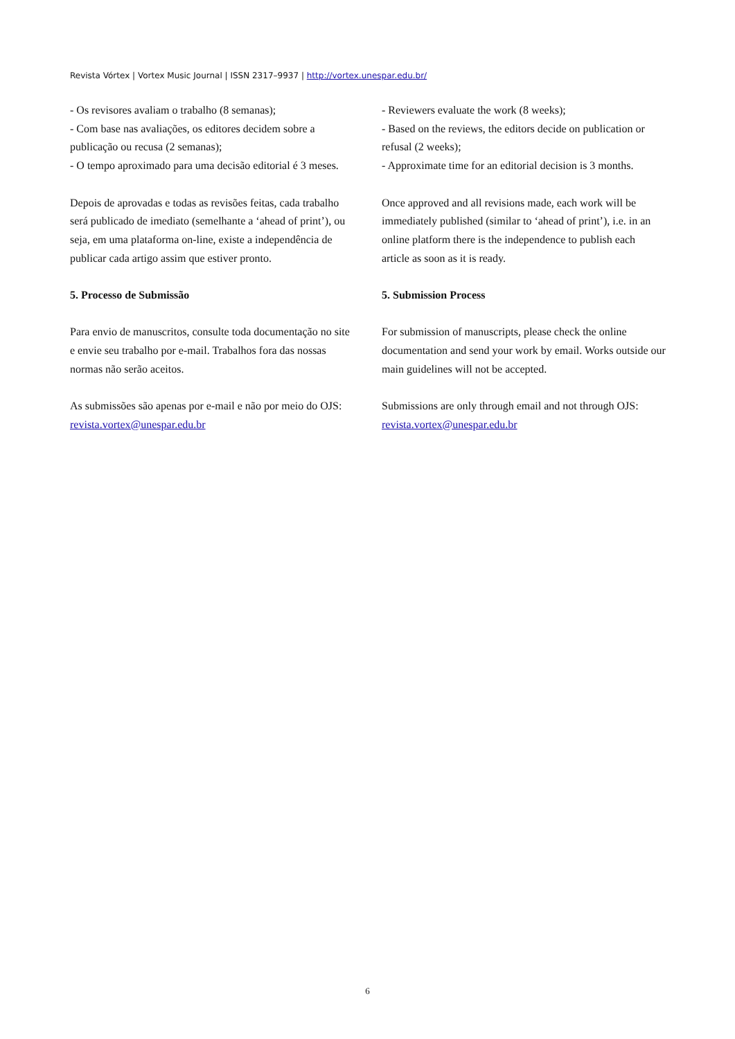Revista Vórtex | Vortex Music Journal | ISSN 2317–9937 | http://vortex.unespar.edu.br/
- Os revisores avaliam o trabalho (8 semanas);
- Com base nas avaliações, os editores decidem sobre a publicação ou recusa (2 semanas);
- O tempo aproximado para uma decisão editorial é 3 meses.
Depois de aprovadas e todas as revisões feitas, cada trabalho será publicado de imediato (semelhante a ‘ahead of print’), ou seja, em uma plataforma on-line, existe a independência de publicar cada artigo assim que estiver pronto.
5. Processo de Submissão
Para envio de manuscritos, consulte toda documentação no site e envie seu trabalho por e-mail. Trabalhos fora das nossas normas não serão aceitos.
As submissões são apenas por e-mail e não por meio do OJS: revista.vortex@unespar.edu.br
- Reviewers evaluate the work (8 weeks);
- Based on the reviews, the editors decide on publication or refusal (2 weeks);
- Approximate time for an editorial decision is 3 months.
Once approved and all revisions made, each work will be immediately published (similar to ‘ahead of print’), i.e. in an online platform there is the independence to publish each article as soon as it is ready.
5. Submission Process
For submission of manuscripts, please check the online documentation and send your work by email. Works outside our main guidelines will not be accepted.
Submissions are only through email and not through OJS: revista.vortex@unespar.edu.br
6